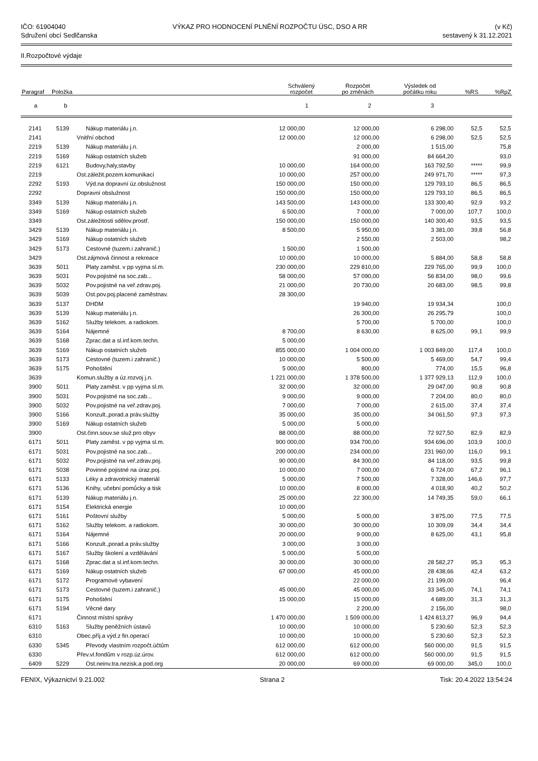IČO: 61904040
Sdružení obcí Sedlčanska
VÝKAZ PRO HODNOCENÍ PLNĚNÍ ROZPOČTU ÚSC, DSO A RR
(v Kč)
sestavený k 31.12.2021
II.Rozpočtové výdaje
| Paragraf | Položka | | Schválený rozpočet | Rozpočet po změnách | Výsledek od počátku roku | %RS | %RpZ |
| --- | --- | --- | --- | --- | --- | --- | --- |
| a | b | | 1 | 2 | 3 | | |
| 2141 | 5139 | Nákup materiálu j.n. | 12 000,00 | 12 000,00 | 6 298,00 | 52,5 | 52,5 |
| 2141 | | Vnitřní obchod | 12 000,00 | 12 000,00 | 6 298,00 | 52,5 | 52,5 |
| 2219 | 5139 | Nákup materiálu j.n. | | 2 000,00 | 1 515,00 | | 75,8 |
| 2219 | 5169 | Nákup ostatních služeb | | 91 000,00 | 84 664,20 | | 93,0 |
| 2219 | 6121 | Budovy,haly,stavby | 10 000,00 | 164 000,00 | 163 792,50 | ***** | 99,9 |
| 2219 | | Ost.záležit.pozem.komunikací | 10 000,00 | 257 000,00 | 249 971,70 | ***** | 97,3 |
| 2292 | 5193 | Výd.na dopravní úz.obslužnost | 150 000,00 | 150 000,00 | 129 793,10 | 86,5 | 86,5 |
| 2292 | | Dopravní obslužnost | 150 000,00 | 150 000,00 | 129 793,10 | 86,5 | 86,5 |
| 3349 | 5139 | Nákup materiálu j.n. | 143 500,00 | 143 000,00 | 133 300,40 | 92,9 | 93,2 |
| 3349 | 5169 | Nákup ostatních služeb | 6 500,00 | 7 000,00 | 7 000,00 | 107,7 | 100,0 |
| 3349 | | Ost.záležitosti sdělov.prostř. | 150 000,00 | 150 000,00 | 140 300,40 | 93,5 | 93,5 |
| 3429 | 5139 | Nákup materiálu j.n. | 8 500,00 | 5 950,00 | 3 381,00 | 39,8 | 56,8 |
| 3429 | 5169 | Nákup ostatních služeb | | 2 550,00 | 2 503,00 | | 98,2 |
| 3429 | 5173 | Cestovné (tuzem.i zahranič.) | 1 500,00 | 1 500,00 | | | |
| 3429 | | Ost.zájmová činnost a rekreace | 10 000,00 | 10 000,00 | 5 884,00 | 58,8 | 58,8 |
| 3639 | 5011 | Platy zaměst. v pp vyjma sl.m. | 230 000,00 | 229 810,00 | 229 765,00 | 99,9 | 100,0 |
| 3639 | 5031 | Pov.pojistné na soc.zab... | 58 000,00 | 57 090,00 | 56 834,00 | 98,0 | 99,6 |
| 3639 | 5032 | Pov.pojistné na veř.zdrav.poj. | 21 000,00 | 20 730,00 | 20 683,00 | 98,5 | 99,8 |
| 3639 | 5039 | Ost.pov.poj.placené zaměstnav. | 28 300,00 | | | | |
| 3639 | 5137 | DHDM | | 19 940,00 | 19 934,34 | | 100,0 |
| 3639 | 5139 | Nákup materiálu j.n. | | 26 300,00 | 26 295,79 | | 100,0 |
| 3639 | 5162 | Služby telekom. a radiokom. | | 5 700,00 | 5 700,00 | | 100,0 |
| 3639 | 5164 | Nájemné | 8 700,00 | 8 630,00 | 8 625,00 | 99,1 | 99,9 |
| 3639 | 5168 | Zprac.dat a sl.inf.kom.techn. | 5 000,00 | | | | |
| 3639 | 5169 | Nákup ostatních služeb | 855 000,00 | 1 004 000,00 | 1 003 849,00 | 117,4 | 100,0 |
| 3639 | 5173 | Cestovné (tuzem.i zahranič.) | 10 000,00 | 5 500,00 | 5 469,00 | 54,7 | 99,4 |
| 3639 | 5175 | Pohoštění | 5 000,00 | 800,00 | 774,00 | 15,5 | 96,8 |
| 3639 | | Komun.služby a úz.rozvoj j.n. | 1 221 000,00 | 1 378 500,00 | 1 377 929,13 | 112,9 | 100,0 |
| 3900 | 5011 | Platy zaměst. v pp vyjma sl.m. | 32 000,00 | 32 000,00 | 29 047,00 | 90,8 | 90,8 |
| 3900 | 5031 | Pov.pojistné na soc.zab... | 9 000,00 | 9 000,00 | 7 204,00 | 80,0 | 80,0 |
| 3900 | 5032 | Pov.pojistné na veř.zdrav.poj. | 7 000,00 | 7 000,00 | 2 615,00 | 37,4 | 37,4 |
| 3900 | 5166 | Konzult.,porad.a práv.služby | 35 000,00 | 35 000,00 | 34 061,50 | 97,3 | 97,3 |
| 3900 | 5169 | Nákup ostatních služeb | 5 000,00 | 5 000,00 | | | |
| 3900 | | Ost.činn.souv.se služ.pro obyv | 88 000,00 | 88 000,00 | 72 927,50 | 82,9 | 82,9 |
| 6171 | 5011 | Platy zaměst. v pp vyjma sl.m. | 900 000,00 | 934 700,00 | 934 696,00 | 103,9 | 100,0 |
| 6171 | 5031 | Pov.pojistné na soc.zab... | 200 000,00 | 234 000,00 | 231 960,00 | 116,0 | 99,1 |
| 6171 | 5032 | Pov.pojistné na veř.zdrav.poj. | 90 000,00 | 84 300,00 | 84 118,00 | 93,5 | 99,8 |
| 6171 | 5038 | Povinné pojistné na úraz.poj. | 10 000,00 | 7 000,00 | 6 724,00 | 67,2 | 96,1 |
| 6171 | 5133 | Léky a zdravotnický materiál | 5 000,00 | 7 500,00 | 7 328,00 | 146,6 | 97,7 |
| 6171 | 5136 | Knihy, učební pomůcky a tisk | 10 000,00 | 8 000,00 | 4 018,90 | 40,2 | 50,2 |
| 6171 | 5139 | Nákup materiálu j.n. | 25 000,00 | 22 300,00 | 14 749,35 | 59,0 | 66,1 |
| 6171 | 5154 | Elektrická energie | 10 000,00 | | | | |
| 6171 | 5161 | Poštovní služby | 5 000,00 | 5 000,00 | 3 875,00 | 77,5 | 77,5 |
| 6171 | 5162 | Služby telekom. a radiokom. | 30 000,00 | 30 000,00 | 10 309,09 | 34,4 | 34,4 |
| 6171 | 5164 | Nájemné | 20 000,00 | 9 000,00 | 8 625,00 | 43,1 | 95,8 |
| 6171 | 5166 | Konzult.,porad.a práv.služby | 3 000,00 | 3 000,00 | | | |
| 6171 | 5167 | Služby školení a vzdělávání | 5 000,00 | 5 000,00 | | | |
| 6171 | 5168 | Zprac.dat a sl.inf.kom.techn. | 30 000,00 | 30 000,00 | 28 582,27 | 95,3 | 95,3 |
| 6171 | 5169 | Nákup ostatních služeb | 67 000,00 | 45 000,00 | 28 438,66 | 42,4 | 63,2 |
| 6171 | 5172 | Programové vybavení | | 22 000,00 | 21 199,00 | | 96,4 |
| 6171 | 5173 | Cestovné (tuzem.i zahranič.) | 45 000,00 | 45 000,00 | 33 345,00 | 74,1 | 74,1 |
| 6171 | 5175 | Pohoštění | 15 000,00 | 15 000,00 | 4 689,00 | 31,3 | 31,3 |
| 6171 | 5194 | Věcné dary | | 2 200,00 | 2 156,00 | | 98,0 |
| 6171 | | Činnost místní správy | 1 470 000,00 | 1 509 000,00 | 1 424 813,27 | 96,9 | 94,4 |
| 6310 | 5163 | Služby peněžních ústavů | 10 000,00 | 10 000,00 | 5 230,60 | 52,3 | 52,3 |
| 6310 | | Obec.příj.a výd.z fin.operací | 10 000,00 | 10 000,00 | 5 230,60 | 52,3 | 52,3 |
| 6330 | 5345 | Převody vlastním rozpočt.účtům | 612 000,00 | 612 000,00 | 560 000,00 | 91,5 | 91,5 |
| 6330 | | Přev.vl.fondům v rozp.úz.úrov. | 612 000,00 | 612 000,00 | 560 000,00 | 91,5 | 91,5 |
| 6409 | 5229 | Ost.neinv.tra.nezisk.a pod.org | 20 000,00 | 69 000,00 | 69 000,00 | 345,0 | 100,0 |
FENIX, Výkaznictví 9.21.002 Strana 2 Tisk: 20.4.2022 13:54:24